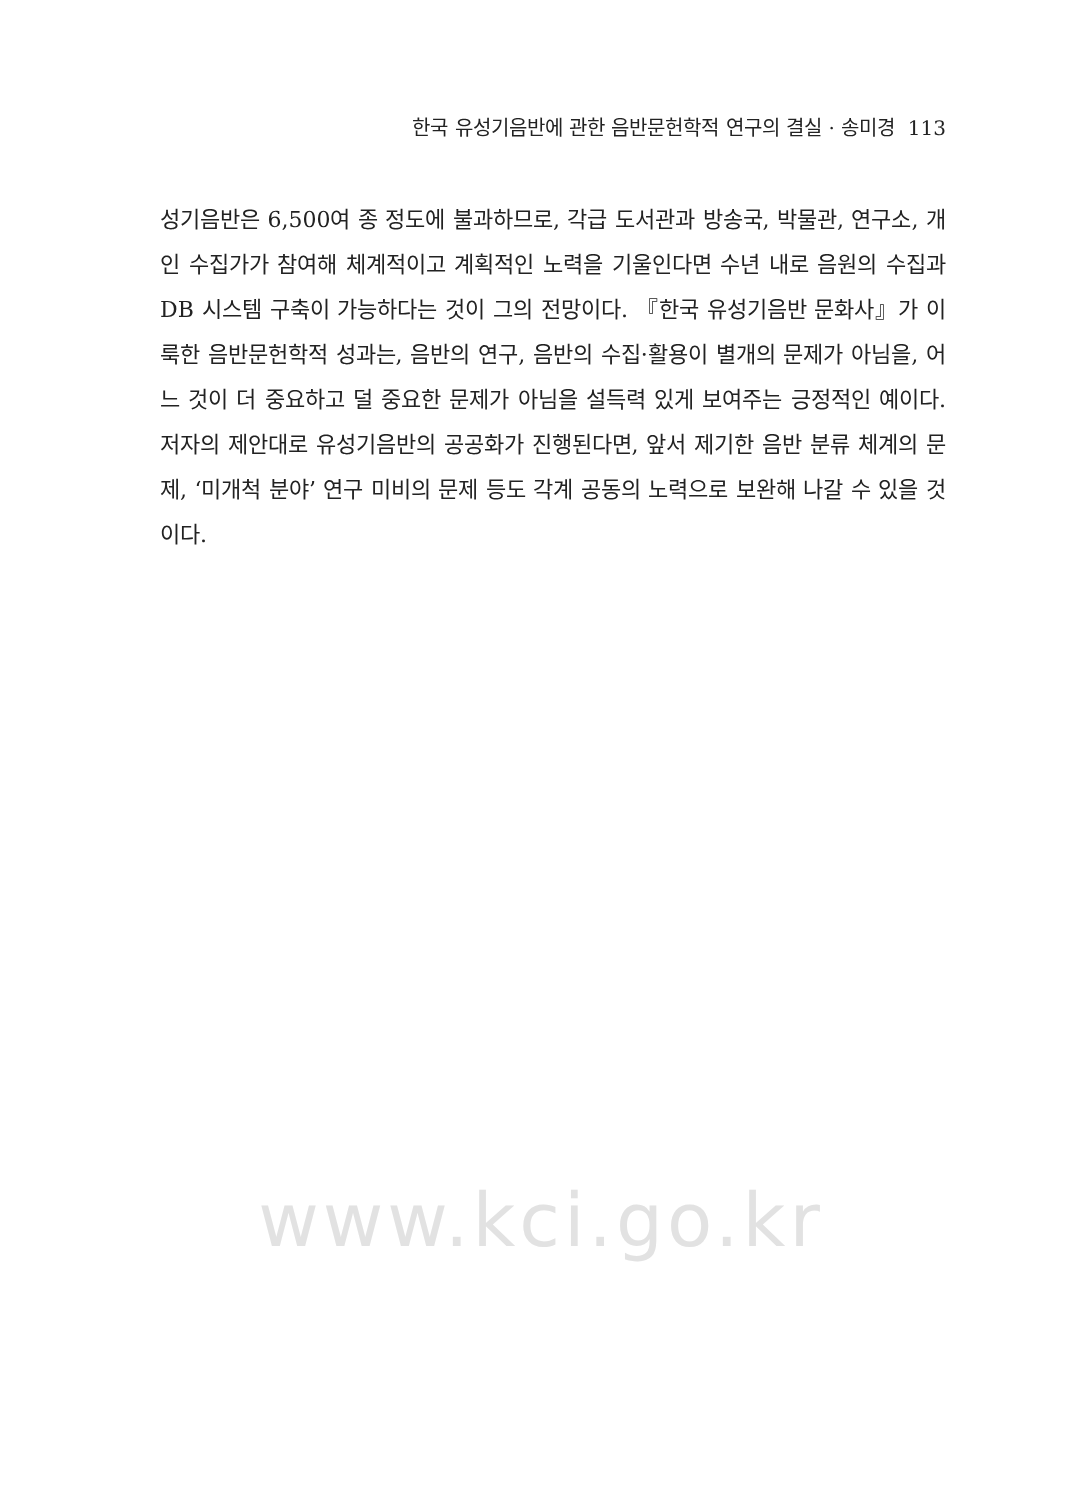한국 유성기음반에 관한 음반문헌학적 연구의 결실 · 송미경 113
성기음반은 6,500여 종 정도에 불과하므로, 각급 도서관과 방송국, 박물관, 연구소, 개인 수집가가 참여해 체계적이고 계획적인 노력을 기울인다면 수년 내로 음원의 수집과 DB 시스템 구축이 가능하다는 것이 그의 전망이다. 『한국 유성기음반 문화사』가 이룩한 음반문헌학적 성과는, 음반의 연구, 음반의 수집·활용이 별개의 문제가 아님을, 어느 것이 더 중요하고 덜 중요한 문제가 아님을 설득력 있게 보여주는 긍정적인 예이다. 저자의 제안대로 유성기음반의 공공화가 진행된다면, 앞서 제기한 음반 분류 체계의 문제, ‘미개척 분야’ 연구 미비의 문제 등도 각계 공동의 노력으로 보완해 나갈 수 있을 것이다.
www.kci.go.kr